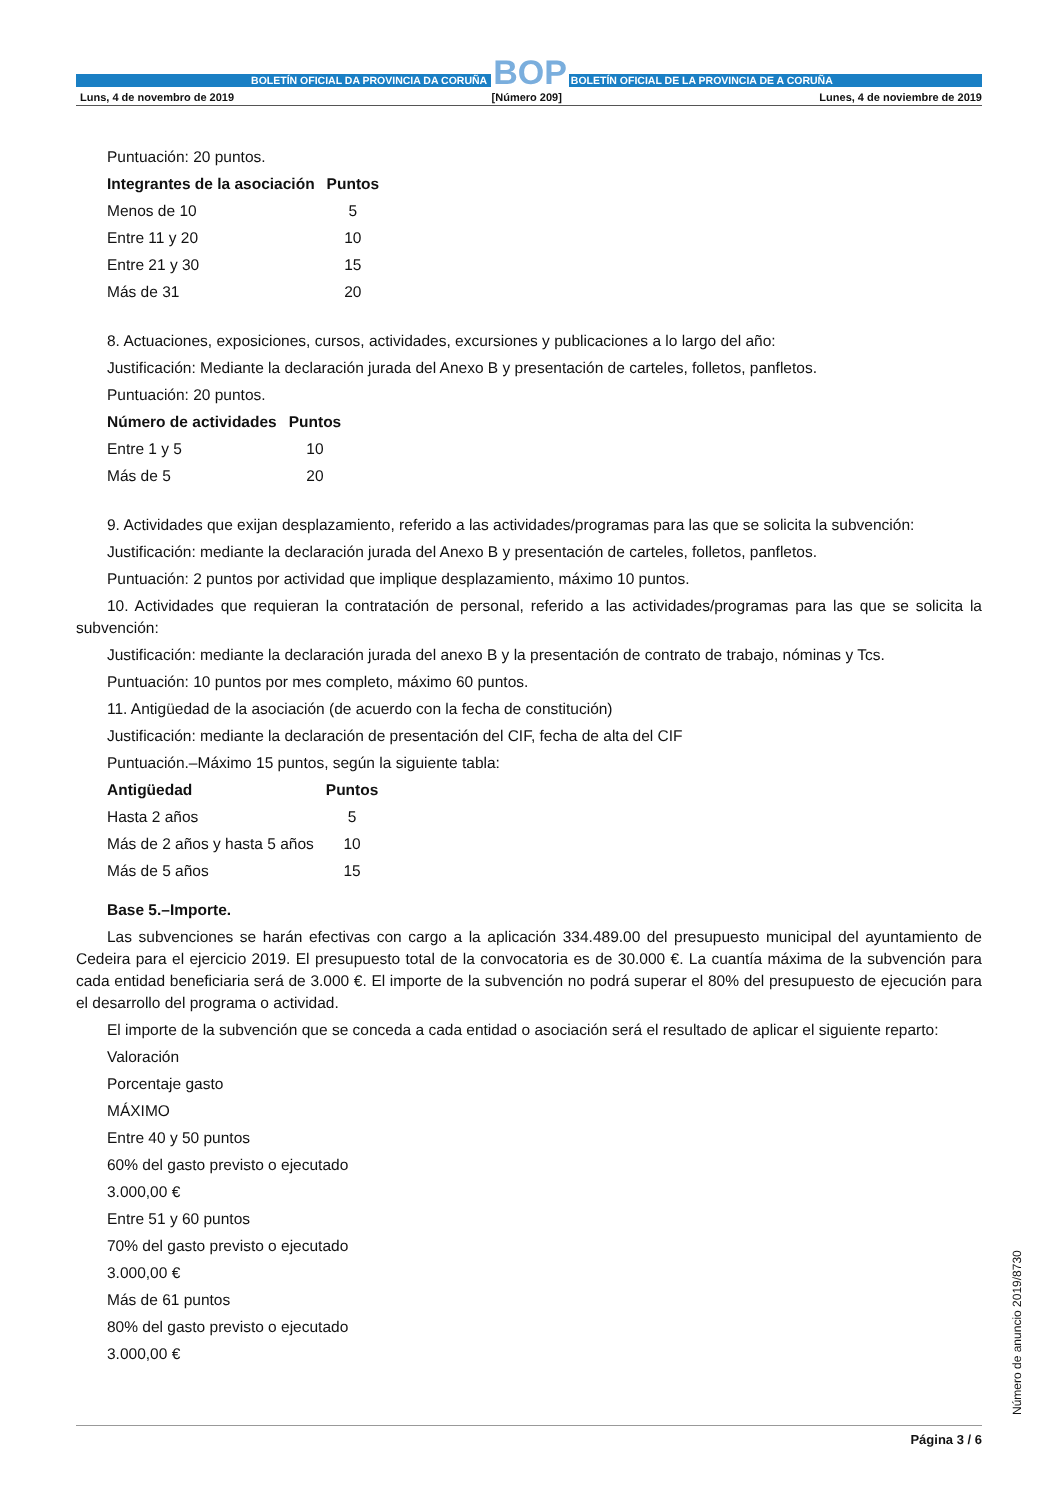BOLETÍN OFICIAL DA PROVINCIA DA CORUÑA BOP BOLETÍN OFICIAL DE LA PROVINCIA DE A CORUÑA
Luns, 4 de novembro de 2019 [Número 209] Lunes, 4 de noviembre de 2019
Puntuación: 20 puntos.
| Integrantes de la asociación | Puntos |
| --- | --- |
| Menos de 10 | 5 |
| Entre 11 y 20 | 10 |
| Entre 21 y 30 | 15 |
| Más de 31 | 20 |
8. Actuaciones, exposiciones, cursos, actividades, excursiones y publicaciones a lo largo del año:
Justificación: Mediante la declaración jurada del Anexo B y presentación de carteles, folletos, panfletos.
Puntuación: 20 puntos.
| Número de actividades | Puntos |
| --- | --- |
| Entre 1 y 5 | 10 |
| Más de 5 | 20 |
9. Actividades que exijan desplazamiento, referido a las actividades/programas para las que se solicita la subvención:
Justificación: mediante la declaración jurada del Anexo B y presentación de carteles, folletos, panfletos.
Puntuación: 2 puntos por actividad que implique desplazamiento, máximo 10 puntos.
10. Actividades que requieran la contratación de personal, referido a las actividades/programas para las que se solicita la subvención:
Justificación: mediante la declaración jurada del anexo B y la presentación de contrato de trabajo, nóminas y Tcs.
Puntuación: 10 puntos por mes completo, máximo 60 puntos.
11. Antigüedad de la asociación (de acuerdo con la fecha de constitución)
Justificación: mediante la declaración de presentación del CIF, fecha de alta del CIF
Puntuación.–Máximo 15 puntos, según la siguiente tabla:
| Antigüedad | Puntos |
| --- | --- |
| Hasta 2 años | 5 |
| Más de 2 años y hasta 5 años | 10 |
| Más de 5 años | 15 |
Base 5.–Importe.
Las subvenciones se harán efectivas con cargo a la aplicación 334.489.00 del presupuesto municipal del ayuntamiento de Cedeira para el ejercicio 2019. El presupuesto total de la convocatoria es de 30.000 €. La cuantía máxima de la subvención para cada entidad beneficiaria será de 3.000 €. El importe de la subvención no podrá superar el 80% del presupuesto de ejecución para el desarrollo del programa o actividad.
El importe de la subvención que se conceda a cada entidad o asociación será el resultado de aplicar el siguiente reparto:
Valoración
Porcentaje gasto
MÁXIMO
Entre 40 y 50 puntos
60% del gasto previsto o ejecutado
3.000,00 €
Entre 51 y 60 puntos
70% del gasto previsto o ejecutado
3.000,00 €
Más de 61 puntos
80% del gasto previsto o ejecutado
3.000,00 €
Número de anuncio 2019/8730
Página 3 / 6